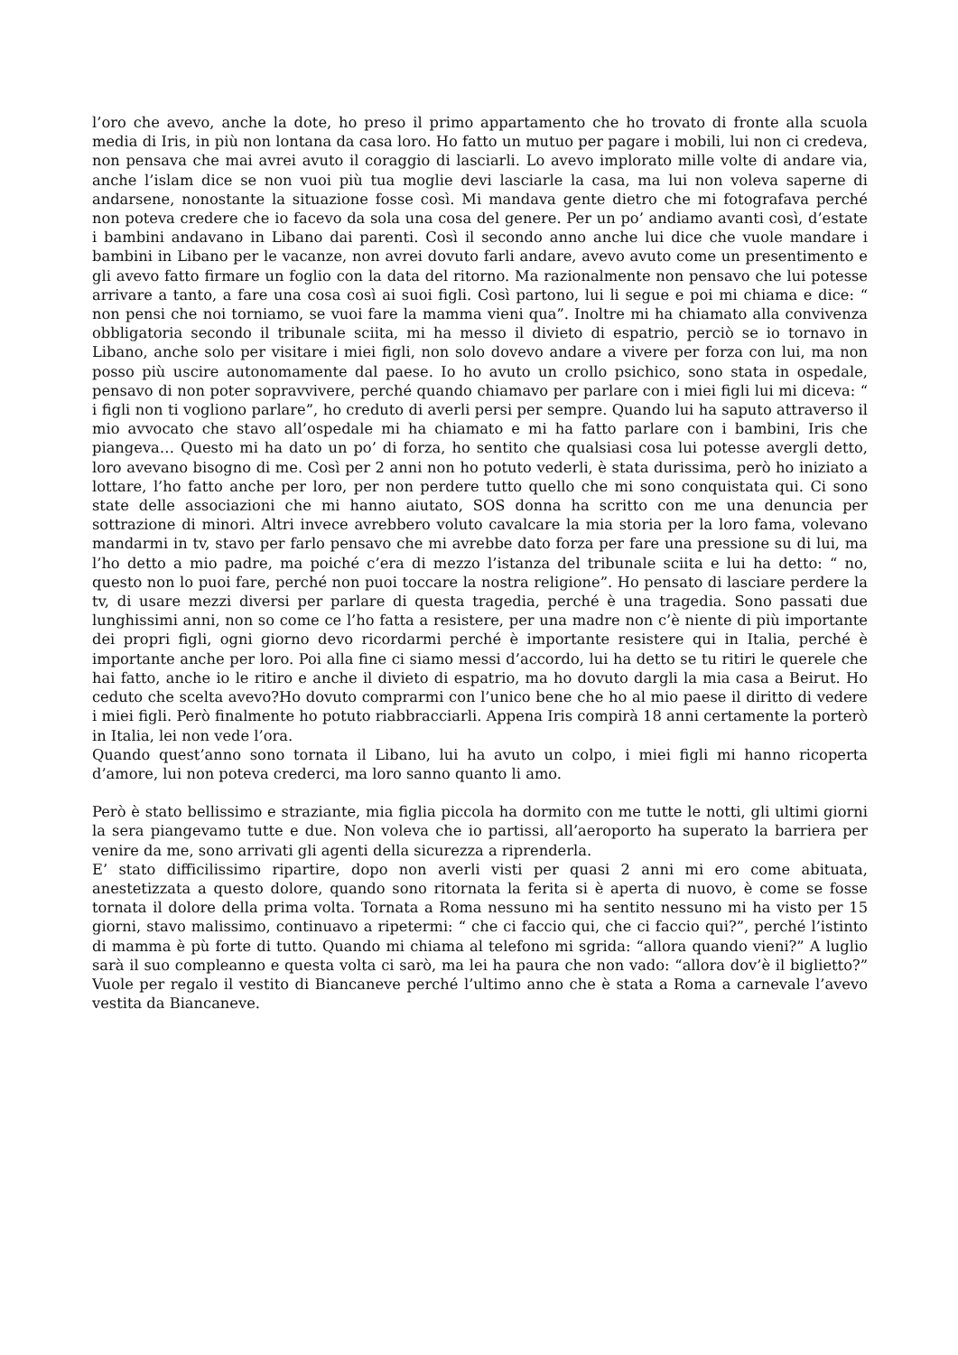l’oro che avevo, anche la dote, ho preso il primo appartamento che ho trovato di fronte alla scuola media di Iris, in più non lontana da casa loro. Ho fatto un mutuo per pagare i mobili, lui non ci credeva, non pensava che mai avrei avuto il coraggio di lasciarli. Lo avevo implorato mille volte di andare via, anche l’islam dice se non vuoi più tua moglie devi lasciarle la casa, ma lui non voleva saperne di andarsene, nonostante la situazione fosse così. Mi mandava gente dietro che mi fotografava perché non poteva credere che io facevo da sola una cosa del genere. Per un po’ andiamo avanti così, d’estate i bambini andavano in Libano dai parenti. Così il secondo anno anche lui dice che vuole mandare i bambini in Libano per le vacanze, non avrei dovuto farli andare, avevo avuto come un presentimento e gli avevo fatto firmare un foglio con la data del ritorno. Ma razionalmente non pensavo che lui potesse arrivare a tanto, a fare una cosa così ai suoi figli. Così partono, lui li segue e poi mi chiama e dice: “ non pensi che noi torniamo, se vuoi fare la mamma vieni qua”. Inoltre mi ha chiamato alla convivenza obbligatoria secondo il tribunale sciita, mi ha messo il divieto di espatrio, perciò se io tornavo in Libano, anche solo per visitare i miei figli, non solo dovevo andare a vivere per forza con lui, ma non posso più uscire autonomamente dal paese. Io ho avuto un crollo psichico, sono stata in ospedale, pensavo di non poter sopravvivere, perché quando chiamavo per parlare con i miei figli lui mi diceva: “ i figli non ti vogliono parlare”, ho creduto di averli persi per sempre. Quando lui ha saputo attraverso il mio avvocato che stavo all’ospedale mi ha chiamato e mi ha fatto parlare con i bambini, Iris che piangeva… Questo mi ha dato un po’ di forza, ho sentito che qualsiasi cosa lui potesse avergli detto, loro avevano bisogno di me. Così per 2 anni non ho potuto vederli, è stata durissima, però ho iniziato a lottare, l’ho fatto anche per loro, per non perdere tutto quello che mi sono conquistata qui. Ci sono state delle associazioni che mi hanno aiutato, SOS donna ha scritto con me una denuncia per sottrazione di minori. Altri invece avrebbero voluto cavalcare la mia storia per la loro fama, volevano mandarmi in tv, stavo per farlo pensavo che mi avrebbe dato forza per fare una pressione su di lui, ma l’ho detto a mio padre, ma poiché c’era di mezzo l’istanza del tribunale sciita e lui ha detto: “ no, questo non lo puoi fare, perché non puoi toccare la nostra religione”. Ho pensato di lasciare perdere la tv, di usare mezzi diversi per parlare di questa tragedia, perché è una tragedia. Sono passati due lunghissimi anni, non so come ce l’ho fatta a resistere, per una madre non c’è niente di più importante dei propri figli, ogni giorno devo ricordarmi perché è importante resistere qui in Italia, perché è importante anche per loro. Poi alla fine ci siamo messi d’accordo, lui ha detto se tu ritiri le querele che hai fatto, anche io le ritiro e anche il divieto di espatrio, ma ho dovuto dargli la mia casa a Beirut. Ho ceduto che scelta avevo?Ho dovuto comprarmi con l’unico bene che ho al mio paese il diritto di vedere i miei figli. Però finalmente ho potuto riabbracciarli. Appena Iris compirà 18 anni certamente la porterò in Italia, lei non vede l’ora.
Quando quest’anno sono tornata il Libano, lui ha avuto un colpo, i miei figli mi hanno ricoperta d’amore, lui non poteva crederci, ma loro sanno quanto li amo.
Però è stato bellissimo e straziante, mia figlia piccola ha dormito con me tutte le notti, gli ultimi giorni la sera piangevamo tutte e due. Non voleva che io partissi, all’aeroporto ha superato la barriera per venire da me, sono arrivati gli agenti della sicurezza a riprenderla.
E’ stato difficilissimo ripartire, dopo non averli visti per quasi 2 anni mi ero come abituata, anestetizzata a questo dolore, quando sono ritornata la ferita si è aperta di nuovo, è come se fosse tornata il dolore della prima volta. Tornata a Roma nessuno mi ha sentito nessuno mi ha visto per 15 giorni, stavo malissimo, continuavo a ripetermi: “ che ci faccio qui, che ci faccio qui?”, perché l’istinto di mamma è pù forte di tutto. Quando mi chiama al telefono mi sgrida: “allora quando vieni?” A luglio sarà il suo compleanno e questa volta ci sarò, ma lei ha paura che non vado: “allora dov’è il biglietto?” Vuole per regalo il vestito di Biancaneve perché l’ultimo anno che è stata a Roma a carnevale l’avevo vestita da Biancaneve.